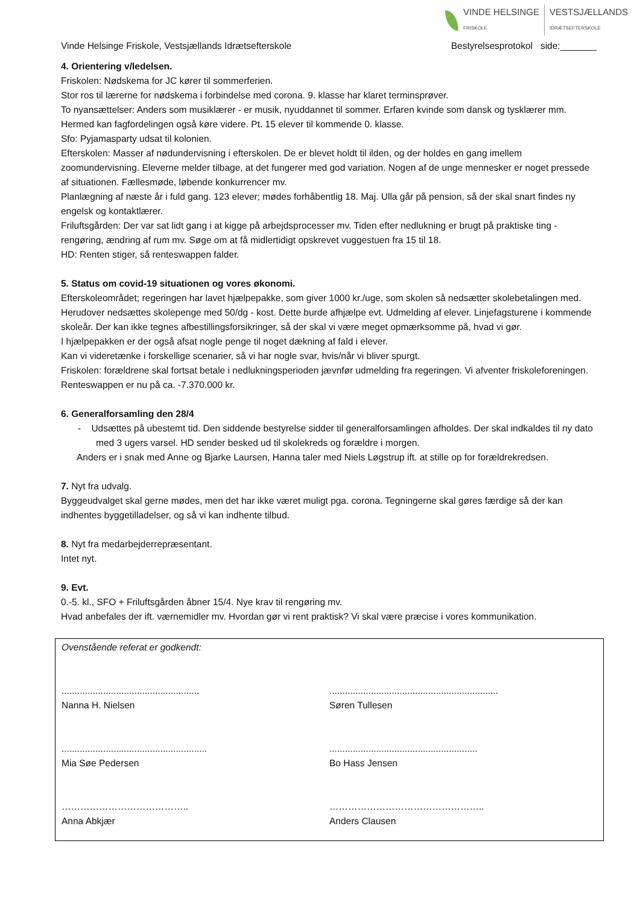VINDE HELSINGE
FRISKOLE
VESTSJÆLLANDS
IDRÆTSEFTERSKOLE
Vinde Helsinge Friskole, Vestsjællands Idrætsefterskole Bestyrelsesprotokol side:_______
4. Orientering v/ledelsen.
Friskolen: Nødskema for JC kører til sommerferien.
Stor ros til lærerne for nødskema i forbindelse med corona. 9. klasse har klaret terminsprøver.
To nyansættelser: Anders som musiklærer - er musik, nyuddannet til sommer. Erfaren kvinde som dansk og tysklærer mm. Hermed kan fagfordelingen også køre videre. Pt. 15 elever til kommende 0. klasse.
Sfo: Pyjamasparty udsat til kolonien.
Efterskolen: Masser af nødundervisning i efterskolen. De er blevet holdt til ilden, og der holdes en gang imellem zoomundervisning. Eleverne melder tilbage, at det fungerer med god variation. Nogen af de unge mennesker er noget pressede af situationen. Fællesmøde, løbende konkurrencer mv.
Planlægning af næste år i fuld gang. 123 elever; mødes forhåbentlig 18. Maj. Ulla går på pension, så der skal snart findes ny engelsk og kontaktlærer.
Friluftsgården: Der var sat lidt gang i at kigge på arbejdsprocesser mv. Tiden efter nedlukning er brugt på praktiske ting - rengøring, ændring af rum mv. Søge om at få midlertidigt opskrevet vuggestuen fra 15 til 18.
HD: Renten stiger, så renteswappen falder.
5. Status om covid-19 situationen og vores økonomi.
Efterskoleområdet; regeringen har lavet hjælpepakke, som giver 1000 kr./uge, som skolen så nedsætter skolebetalingen med. Herudover nedsættes skolepenge med 50/dg - kost. Dette burde afhjælpe evt. Udmelding af elever. Linjefagsturene i kommende skoleår. Der kan ikke tegnes afbestillingsforsikringer, så der skal vi være meget opmærksomme på, hvad vi gør.
I hjælpepakken er der også afsat nogle penge til noget dækning af fald i elever.
Kan vi videretænke i forskellige scenarier, så vi har nogle svar, hvis/når vi bliver spurgt.
Friskolen: forældrene skal fortsat betale i nedlukningsperioden jævnfør udmelding fra regeringen. Vi afventer friskoleforeningen.
Renteswappen er nu på ca. -7.370.000 kr.
6. Generalforsamling den 28/4
- Udsættes på ubestemt tid. Den siddende bestyrelse sidder til generalforsamlingen afholdes. Der skal indkaldes til ny dato med 3 ugers varsel. HD sender besked ud til skolekreds og forældre i morgen.
Anders er i snak med Anne og Bjarke Laursen, Hanna taler med Niels Løgstrup ift. at stille op for forældrekredsen.
7. Nyt fra udvalg.
Byggeudvalget skal gerne mødes, men det har ikke været muligt pga. corona. Tegningerne skal gøres færdige så der kan indhentes byggetilladelser, og så vi kan indhente tilbud.
8. Nyt fra medarbejderrepræsentant.
Intet nyt.
9. Evt.
0.-5. kl., SFO + Friluftsgården åbner 15/4. Nye krav til rengøring mv.
Hvad anbefales der ift. værnemidler mv. Hvordan gør vi rent praktisk? Vi skal være præcise i vores kommunikation.
Ovenstående referat er godkendt:
.....................................................
Nanna H. Nielsen
.................................................................
Søren Tullesen
........................................................
Mia Søe Pedersen
.........................................................
Bo Hass Jensen
…………………………………..
Anna Abkjær
…………………………………………..
Anders Clausen